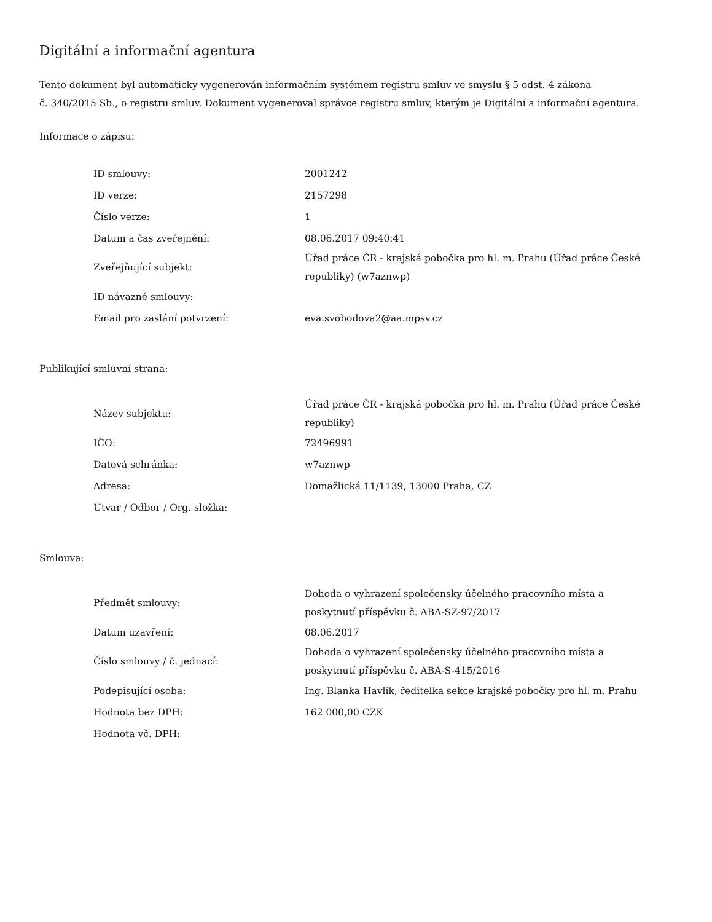Digitální a informační agentura
Tento dokument byl automaticky vygenerován informačním systémem registru smluv ve smyslu § 5 odst. 4 zákona
č. 340/2015 Sb., o registru smluv. Dokument vygeneroval správce registru smluv, kterým je Digitální a informační agentura.
Informace o zápisu:
| ID smlouvy: | 2001242 |
| ID verze: | 2157298 |
| Číslo verze: | 1 |
| Datum a čas zveřejnění: | 08.06.2017 09:40:41 |
| Zveřejňující subjekt: | Úřad práce ČR - krajská pobočka pro hl. m. Prahu (Úřad práce České republiky) (w7aznwp) |
| ID návazné smlouvy: | |
| Email pro zaslání potvrzení: | eva.svobodova2@aa.mpsv.cz |
Publikující smluvní strana:
| Název subjektu: | Úřad práce ČR - krajská pobočka pro hl. m. Prahu (Úřad práce České republiky) |
| IČO: | 72496991 |
| Datová schránka: | w7aznwp |
| Adresa: | Domažlická 11/1139, 13000 Praha, CZ |
| Útvar / Odbor / Org. složka: | |
Smlouva:
| Předmět smlouvy: | Dohoda o vyhrazení společensky účelného pracovního místa a poskytnutí příspěvku č. ABA-SZ-97/2017 |
| Datum uzavření: | 08.06.2017 |
| Číslo smlouvy / č. jednací: | Dohoda o vyhrazení společensky účelného pracovního místa a poskytnutí příspěvku č. ABA-S-415/2016 |
| Podepisující osoba: | Ing. Blanka Havlík, ředitelka sekce krajské pobočky pro hl. m. Prahu |
| Hodnota bez DPH: | 162 000,00 CZK |
| Hodnota vč. DPH: | |